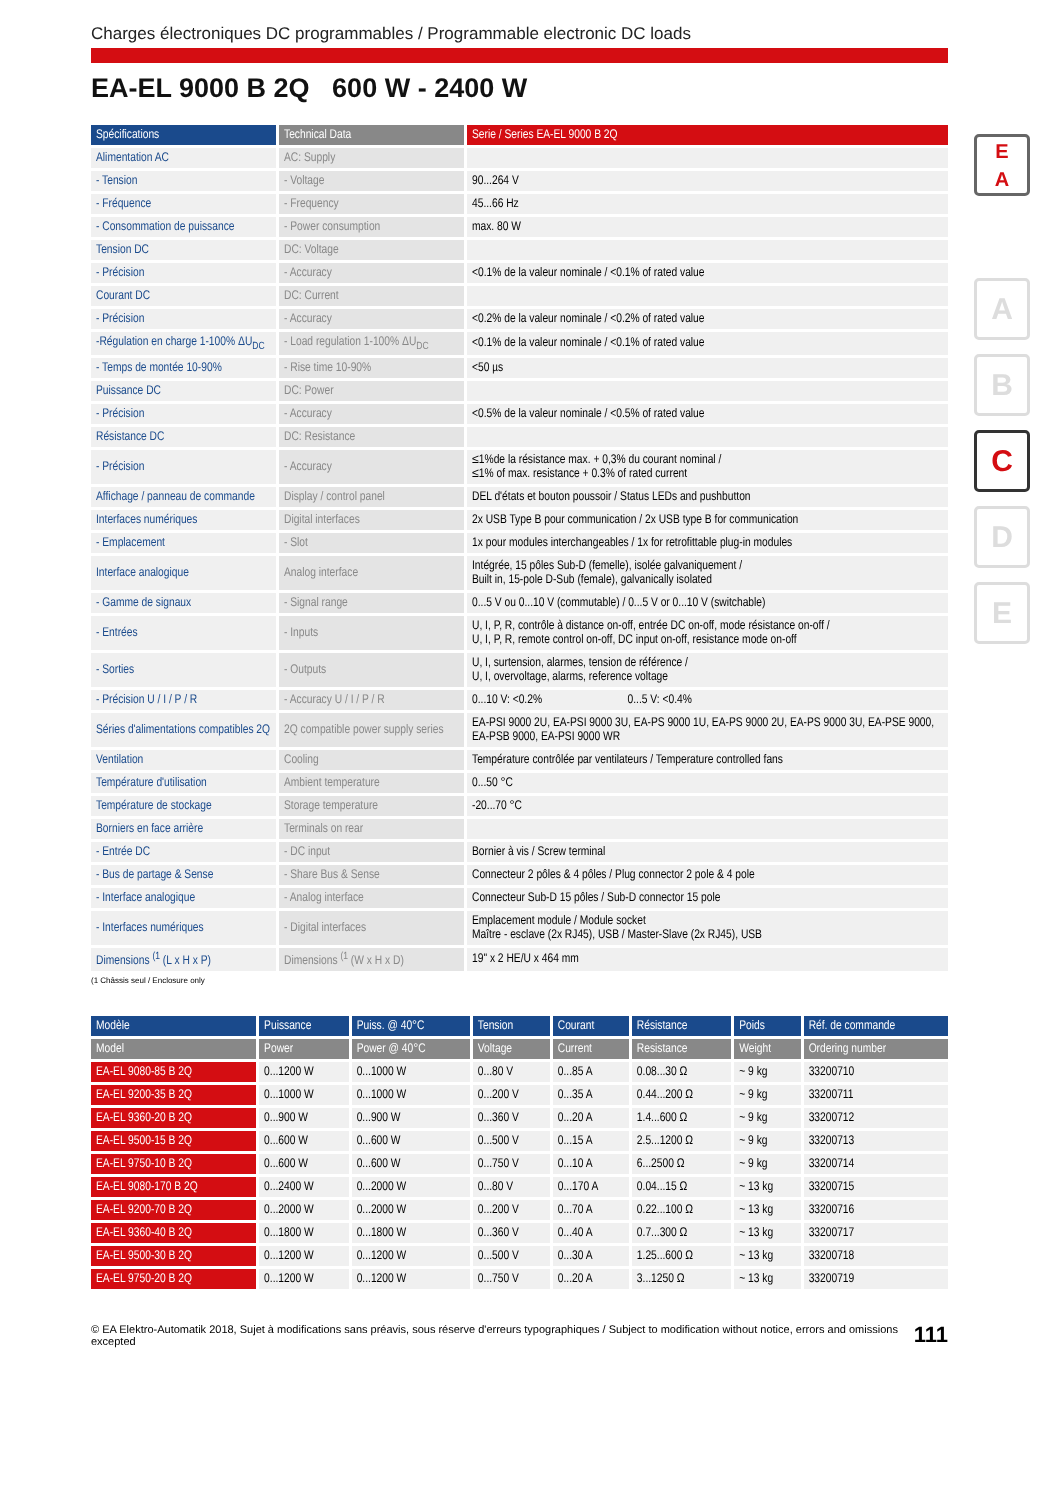E
A
A
B
C
D
E
Charges électroniques DC programmables / Programmable electronic DC loads
EA-EL 9000 B 2Q 600 W - 2400 W
| Spécifications | Technical Data | Serie / Series EA-EL 9000 B 2Q |
| --- | --- | --- |
| Alimentation AC | AC: Supply | |
| - Tension | - Voltage | 90...264 V |
| - Fréquence | - Frequency | 45...66 Hz |
| - Consommation de puissance | - Power consumption | max. 80 W |
| Tension DC | DC: Voltage | |
| - Précision | - Accuracy | <0.1% de la valeur nominale / <0.1% of rated value |
| Courant DC | DC: Current | |
| - Précision | - Accuracy | <0.2% de la valeur nominale / <0.2% of rated value |
| -Régulation en charge 1-100% ΔU<sub>DC</sub> | - Load regulation 1-100% ΔU<sub>DC</sub> | <0.1% de la valeur nominale / <0.1% of rated value |
| - Temps de montée 10-90% | - Rise time 10-90% | <50 µs |
| Puissance DC | DC: Power | |
| - Précision | - Accuracy | <0.5% de la valeur nominale / <0.5% of rated value |
| Résistance DC | DC: Resistance | |
| - Précision | - Accuracy | ≤1%de la résistance max. + 0,3% du courant nominal / ≤1% of max. resistance + 0.3% of rated current |
| Affichage / panneau de commande | Display / control panel | DEL d'états et bouton poussoir / Status LEDs and pushbutton |
| Interfaces numériques | Digital interfaces | 2x USB Type B pour communication / 2x USB type B for communication |
| - Emplacement | - Slot | 1x pour modules interchangeables / 1x for retrofittable plug-in modules |
| Interface analogique | Analog interface | Intégrée, 15 pôles Sub-D (femelle), isolée galvaniquement / Built in, 15-pole D-Sub (female), galvanically isolated |
| - Gamme de signaux | - Signal range | 0...5 V ou 0...10 V (commutable) / 0...5 V or 0...10 V (switchable) |
| - Entrées | - Inputs | U, I, P, R, contrôle à distance on-off, entrée DC on-off, mode résistance on-off / U, I, P, R, remote control on-off, DC input on-off, resistance mode on-off |
| - Sorties | - Outputs | U, I, surtension, alarmes, tension de référence / U, I, overvoltage, alarms, reference voltage |
| - Précision U / I / P / R | - Accuracy U / I / P / R | 0...10 V: <0.2% 0...5 V: <0.4% |
| Séries d'alimentations compatibles 2Q | 2Q compatible power supply series | EA-PSI 9000 2U, EA-PSI 9000 3U, EA-PS 9000 1U, EA-PS 9000 2U, EA-PS 9000 3U, EA-PSE 9000, EA-PSB 9000, EA-PSI 9000 WR |
| Ventilation | Cooling | Température contrôlée par ventilateurs / Temperature controlled fans |
| Température d'utilisation | Ambient temperature | 0...50 °C |
| Température de stockage | Storage temperature | -20...70 °C |
| Borniers en face arrière | Terminals on rear | |
| - Entrée DC | - DC input | Bornier à vis / Screw terminal |
| - Bus de partage & Sense | - Share Bus & Sense | Connecteur 2 pôles & 4 pôles / Plug connector 2 pole & 4 pole |
| - Interface analogique | - Analog interface | Connecteur Sub-D 15 pôles / Sub-D connector 15 pole |
| - Interfaces numériques | - Digital interfaces | Emplacement module / Module socket Maître - esclave (2x RJ45), USB / Master-Slave (2x RJ45), USB |
| Dimensions <sup>(1</sup> (L x H x P) | Dimensions <sup>(1</sup> (W x H x D) | 19" x 2 HE/U x 464 mm |
(1 Châssis seul / Enclosure only
| Modèle | Puissance | Puiss. @ 40°C | Tension | Courant | Résistance | Poids | Réf. de commande |
| --- | --- | --- | --- | --- | --- | --- | --- |
| Model | Power | Power @ 40°C | Voltage | Current | Resistance | Weight | Ordering number |
| EA-EL 9080-85 B 2Q | 0...1200 W | 0...1000 W | 0...80 V | 0...85 A | 0.08...30 Ω | ~ 9 kg | 33200710 |
| EA-EL 9200-35 B 2Q | 0...1000 W | 0...1000 W | 0...200 V | 0...35 A | 0.44...200 Ω | ~ 9 kg | 33200711 |
| EA-EL 9360-20 B 2Q | 0...900 W | 0...900 W | 0...360 V | 0...20 A | 1.4...600 Ω | ~ 9 kg | 33200712 |
| EA-EL 9500-15 B 2Q | 0...600 W | 0...600 W | 0...500 V | 0...15 A | 2.5...1200 Ω | ~ 9 kg | 33200713 |
| EA-EL 9750-10 B 2Q | 0...600 W | 0...600 W | 0...750 V | 0...10 A | 6...2500 Ω | ~ 9 kg | 33200714 |
| EA-EL 9080-170 B 2Q | 0...2400 W | 0...2000 W | 0...80 V | 0...170 A | 0.04...15 Ω | ~ 13 kg | 33200715 |
| EA-EL 9200-70 B 2Q | 0...2000 W | 0...2000 W | 0...200 V | 0...70 A | 0.22...100 Ω | ~ 13 kg | 33200716 |
| EA-EL 9360-40 B 2Q | 0...1800 W | 0...1800 W | 0...360 V | 0...40 A | 0.7...300 Ω | ~ 13 kg | 33200717 |
| EA-EL 9500-30 B 2Q | 0...1200 W | 0...1200 W | 0...500 V | 0...30 A | 1.25...600 Ω | ~ 13 kg | 33200718 |
| EA-EL 9750-20 B 2Q | 0...1200 W | 0...1200 W | 0...750 V | 0...20 A | 3...1250 Ω | ~ 13 kg | 33200719 |
© EA Elektro-Automatik 2018, Sujet à modifications sans préavis, sous réserve d'erreurs typographiques / Subject to modification without notice, errors and omissions excepted 111